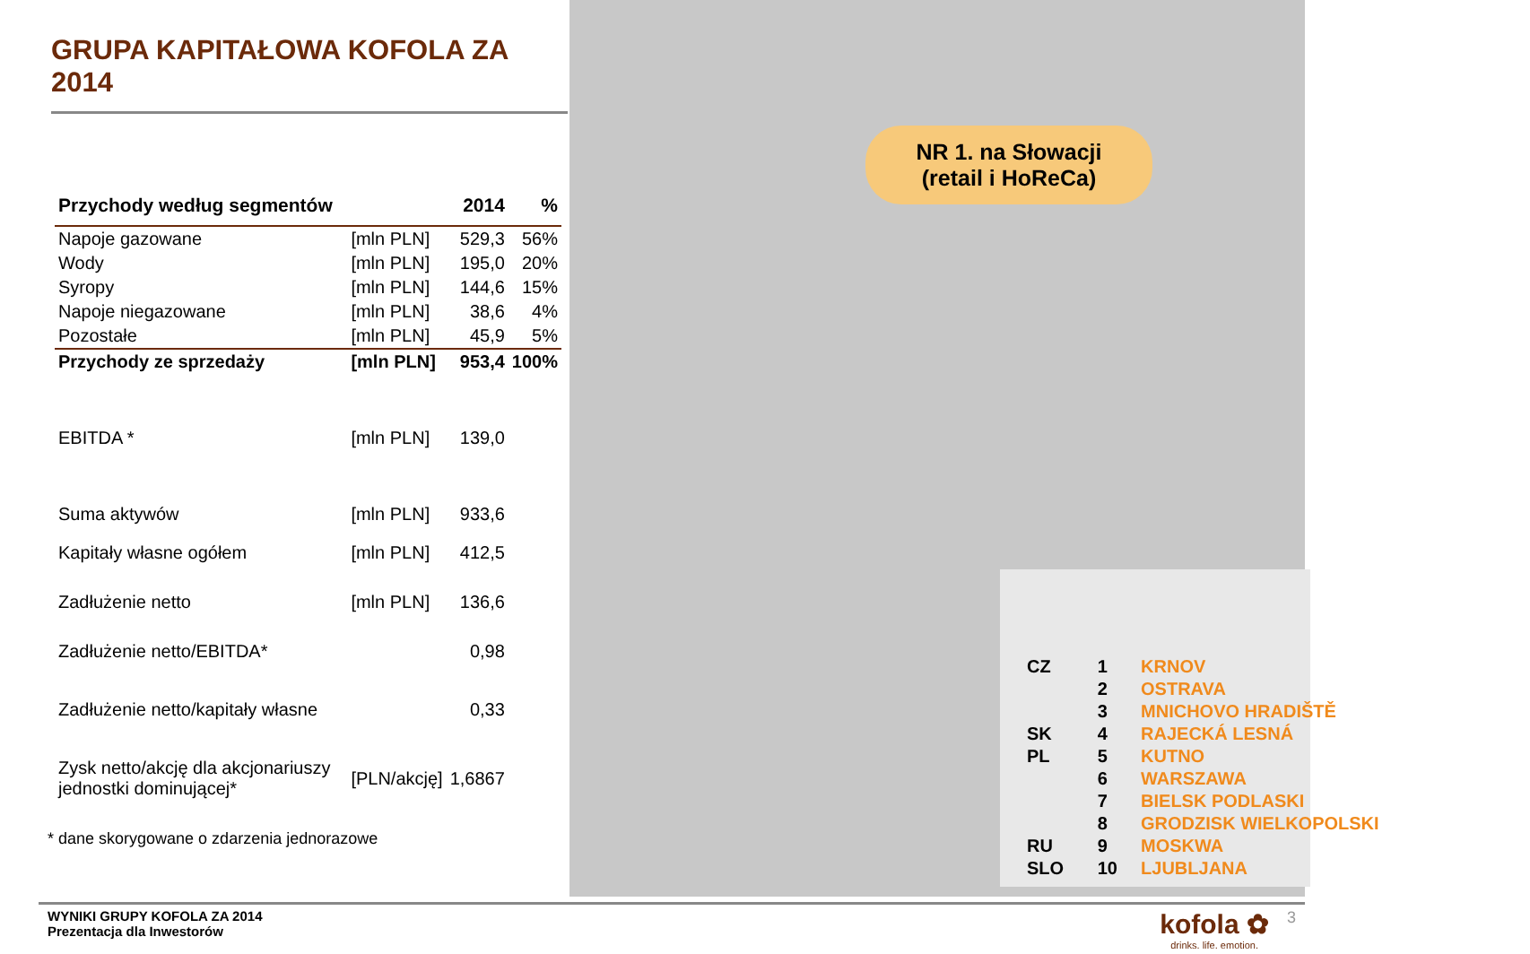GRUPA KAPITAŁOWA KOFOLA ZA 2014
| Przychody według segmentów | | 2014 | % |
| --- | --- | --- | --- |
| Napoje gazowane | [mln PLN] | 529,3 | 56% |
| Wody | [mln PLN] | 195,0 | 20% |
| Syropy | [mln PLN] | 144,6 | 15% |
| Napoje niegazowane | [mln PLN] | 38,6 | 4% |
| Pozostałe | [mln PLN] | 45,9 | 5% |
| Przychody ze sprzedaży | [mln PLN] | 953,4 | 100% |
| EBITDA * | [mln PLN] | 139,0 | |
| Suma aktywów | [mln PLN] | 933,6 | |
| Kapitały własne ogółem | [mln PLN] | 412,5 | |
| Zadłużenie netto | [mln PLN] | 136,6 | |
| Zadłużenie netto/EBITDA* | | 0,98 | |
| Zadłużenie netto/kapitały własne | | 0,33 | |
| Zysk netto/akcję dla akcjonariuszy jednostki dominującej* | [PLN/akcję] | 1,6867 | |
* dane skorygowane o zdarzenia jednorazowe
NR 1. na Słowacji
(retail i HoReCa)
| CZ | 1 | KRNOV |
| | 2 | OSTRAVA |
| | 3 | MNICHOVO HRADIŠTĚ |
| SK | 4 | RAJECKÁ LESNÁ |
| PL | 5 | KUTNO |
| | 6 | WARSZAWA |
| | 7 | BIELSK PODLASKI |
| | 8 | GRODZISK WIELKOPOLSKI |
| RU | 9 | MOSKWA |
| SLO | 10 | LJUBLJANA |
WYNIKI GRUPY KOFOLA ZA 2014
Prezentacja dla Inwestorów
kofola ✿
drinks. life. emotion.
3